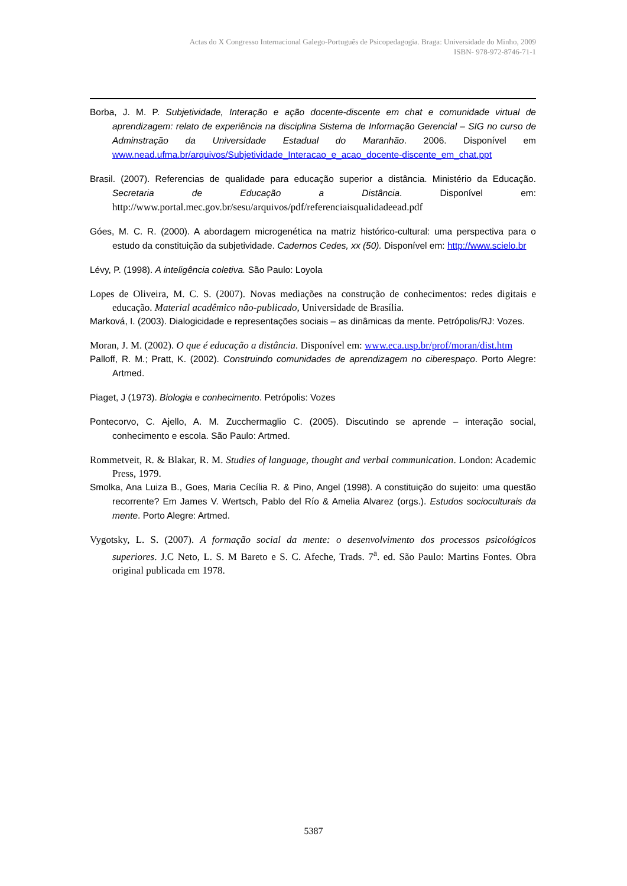Actas do X Congresso Internacional Galego-Português de Psicopedagogia. Braga: Universidade do Minho, 2009
ISBN- 978-972-8746-71-1
Borba, J. M. P. Subjetividade, Interação e ação docente-discente em chat e comunidade virtual de aprendizagem: relato de experiência na disciplina Sistema de Informação Gerencial – SIG no curso de Adminstração da Universidade Estadual do Maranhão. 2006. Disponível em www.nead.ufma.br/arquivos/Subjetividade_Interacao_e_acao_docente-discente_em_chat.ppt
Brasil. (2007). Referencias de qualidade para educação superior a distância. Ministério da Educação. Secretaria de Educação a Distância. Disponível em: http://www.portal.mec.gov.br/sesu/arquivos/pdf/referenciaisqualidadeead.pdf
Góes, M. C. R. (2000). A abordagem microgenética na matriz histórico-cultural: uma perspectiva para o estudo da constituição da subjetividade. Cadernos Cedes, xx (50). Disponível em: http://www.scielo.br
Lévy, P. (1998). A inteligência coletiva. São Paulo: Loyola
Lopes de Oliveira, M. C. S. (2007). Novas mediações na construção de conhecimentos: redes digitais e educação. Material acadêmico não-publicado, Universidade de Brasília.
Marková, I. (2003). Dialogicidade e representações sociais – as dinâmicas da mente. Petrópolis/RJ: Vozes.
Moran, J. M. (2002). O que é educação a distância. Disponível em: www.eca.usp.br/prof/moran/dist.htm
Palloff, R. M.; Pratt, K. (2002). Construindo comunidades de aprendizagem no ciberespaço. Porto Alegre: Artmed.
Piaget, J (1973). Biologia e conhecimento. Petrópolis: Vozes
Pontecorvo, C. Ajello, A. M. Zucchermaglio C. (2005). Discutindo se aprende – interação social, conhecimento e escola. São Paulo: Artmed.
Rommetveit, R. & Blakar, R. M. Studies of language, thought and verbal communication. London: Academic Press, 1979.
Smolka, Ana Luiza B., Goes, Maria Cecília R. & Pino, Angel (1998). A constituição do sujeito: uma questão recorrente? Em James V. Wertsch, Pablo del Río & Amelia Alvarez (orgs.). Estudos socioculturais da mente. Porto Alegre: Artmed.
Vygotsky, L. S. (2007). A formação social da mente: o desenvolvimento dos processos psicológicos superiores. J.C Neto, L. S. M Bareto e S. C. Afeche, Trads. 7<sup>a</sup>. ed. São Paulo: Martins Fontes. Obra original publicada em 1978.
5387